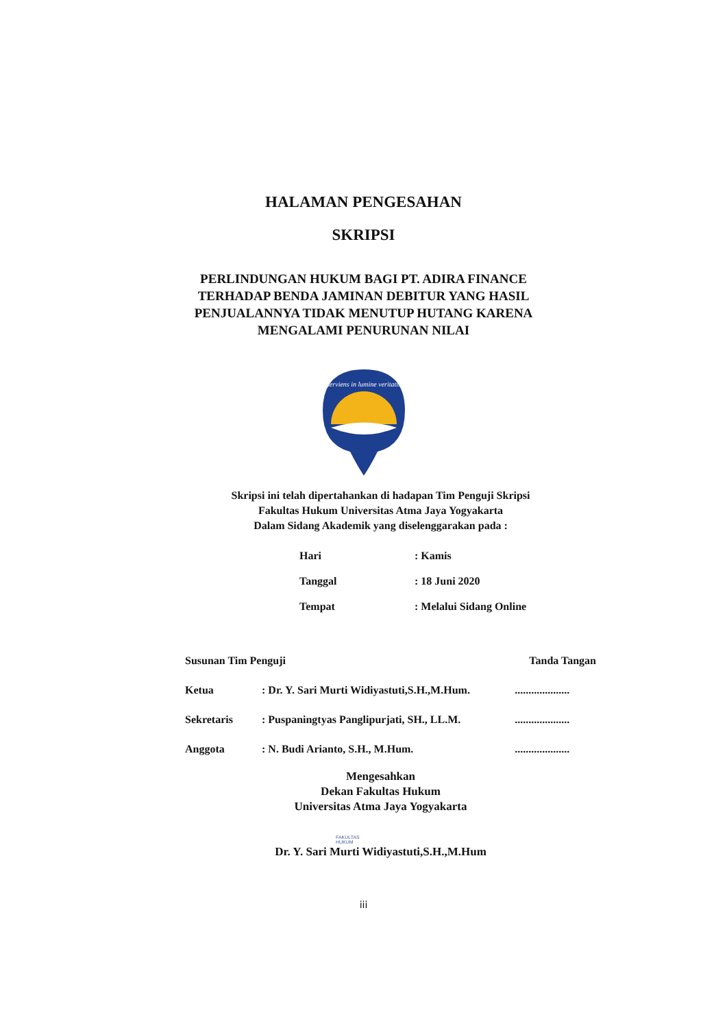HALAMAN PENGESAHAN
SKRIPSI
PERLINDUNGAN HUKUM BAGI PT. ADIRA FINANCE
TERHADAP BENDA JAMINAN DEBITUR YANG HASIL
PENJUALANNYA TIDAK MENUTUP HUTANG KARENA
MENGALAMI PENURUNAN NILAI
serviens in lumine veritatis
Skripsi ini telah dipertahankan di hadapan Tim Penguji Skripsi
Fakultas Hukum Universitas Atma Jaya Yogyakarta
Dalam Sidang Akademik yang diselenggarakan pada :
| Hari | : Kamis |
| Tanggal | : 18 Juni 2020 |
| Tempat | : Melalui Sidang Online |
| Susunan Tim Penguji | | Tanda Tangan |
| Ketua | : Dr. Y. Sari Murti Widiyastuti,S.H.,M.Hum. | .................... |
| Sekretaris | : Puspaningtyas Panglipurjati, SH., LL.M. | .................... |
| Anggota | : N. Budi Arianto, S.H., M.Hum. | .................... |
Mengesahkan
Dekan Fakultas Hukum
Universitas Atma Jaya Yogyakarta
FAKULTAS
HUKUM
Dr. Y. Sari Murti Widiyastuti,S.H.,M.Hum
iii